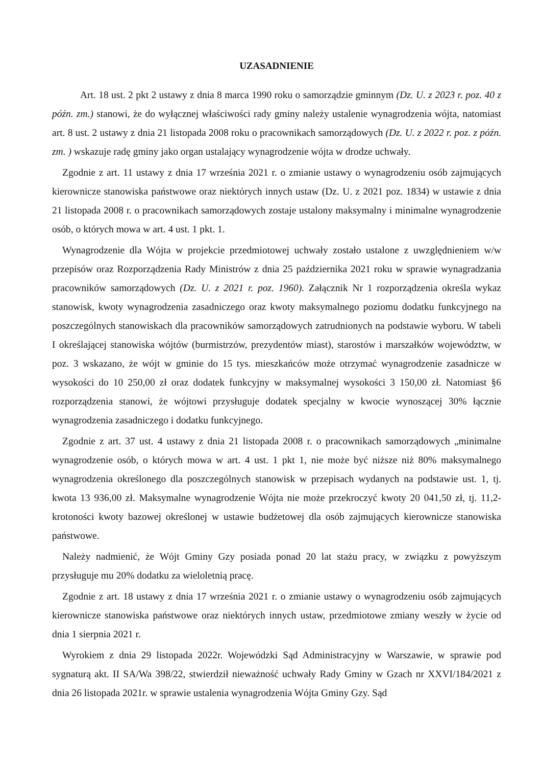UZASADNIENIE
Art. 18 ust. 2 pkt 2 ustawy z dnia 8 marca 1990 roku o samorządzie gminnym (Dz. U. z 2023 r. poz. 40 z późn. zm.) stanowi, że do wyłącznej właściwości rady gminy należy ustalenie wynagrodzenia wójta, natomiast art. 8 ust. 2 ustawy z dnia 21 listopada 2008 roku o pracownikach samorządowych (Dz. U. z 2022 r. poz. z późn. zm. ) wskazuje radę gminy jako organ ustalający wynagrodzenie wójta w drodze uchwały.
Zgodnie z art. 11 ustawy z dnia 17 września 2021 r. o zmianie ustawy o wynagrodzeniu osób zajmujących kierownicze stanowiska państwowe oraz niektórych innych ustaw (Dz. U. z 2021 poz. 1834) w ustawie z dnia 21 listopada 2008 r. o pracownikach samorządowych zostaje ustalony maksymalny i minimalne wynagrodzenie osób, o których mowa w art. 4 ust. 1 pkt. 1.
Wynagrodzenie dla Wójta w projekcie przedmiotowej uchwały zostało ustalone z uwzględnieniem w/w przepisów oraz Rozporządzenia Rady Ministrów z dnia 25 października 2021 roku w sprawie wynagradzania pracowników samorządowych (Dz. U. z 2021 r. poz. 1960). Załącznik Nr 1 rozporządzenia określa wykaz stanowisk, kwoty wynagrodzenia zasadniczego oraz kwoty maksymalnego poziomu dodatku funkcyjnego na poszczególnych stanowiskach dla pracowników samorządowych zatrudnionych na podstawie wyboru. W tabeli I określającej stanowiska wójtów (burmistrzów, prezydentów miast), starostów i marszałków województw, w poz. 3 wskazano, że wójt w gminie do 15 tys. mieszkańców może otrzymać wynagrodzenie zasadnicze w wysokości do 10 250,00 zł oraz dodatek funkcyjny w maksymalnej wysokości 3 150,00 zł. Natomiast §6 rozporządzenia stanowi, że wójtowi przysługuje dodatek specjalny w kwocie wynoszącej 30% łącznie wynagrodzenia zasadniczego i dodatku funkcyjnego.
Zgodnie z art. 37 ust. 4 ustawy z dnia 21 listopada 2008 r. o pracownikach samorządowych „minimalne wynagrodzenie osób, o których mowa w art. 4 ust. 1 pkt 1, nie może być niższe niż 80% maksymalnego wynagrodzenia określonego dla poszczególnych stanowisk w przepisach wydanych na podstawie ust. 1, tj. kwota 13 936,00 zł. Maksymalne wynagrodzenie Wójta nie może przekroczyć kwoty 20 041,50 zł, tj. 11,2-krotoności kwoty bazowej określonej w ustawie budżetowej dla osób zajmujących kierownicze stanowiska państwowe.
Należy nadmienić, że Wójt Gminy Gzy posiada ponad 20 lat stażu pracy, w związku z powyższym przysługuje mu 20% dodatku za wieloletnią pracę.
Zgodnie z art. 18 ustawy z dnia 17 września 2021 r. o zmianie ustawy o wynagrodzeniu osób zajmujących kierownicze stanowiska państwowe oraz niektórych innych ustaw, przedmiotowe zmiany weszły w życie od dnia 1 sierpnia 2021 r.
Wyrokiem z dnia 29 listopada 2022r. Wojewódzki Sąd Administracyjny w Warszawie, w sprawie pod sygnaturą akt. II SA/Wa 398/22, stwierdził nieważność uchwały Rady Gminy w Gzach nr XXVI/184/2021 z dnia 26 listopada 2021r. w sprawie ustalenia wynagrodzenia Wójta Gminy Gzy. Sąd